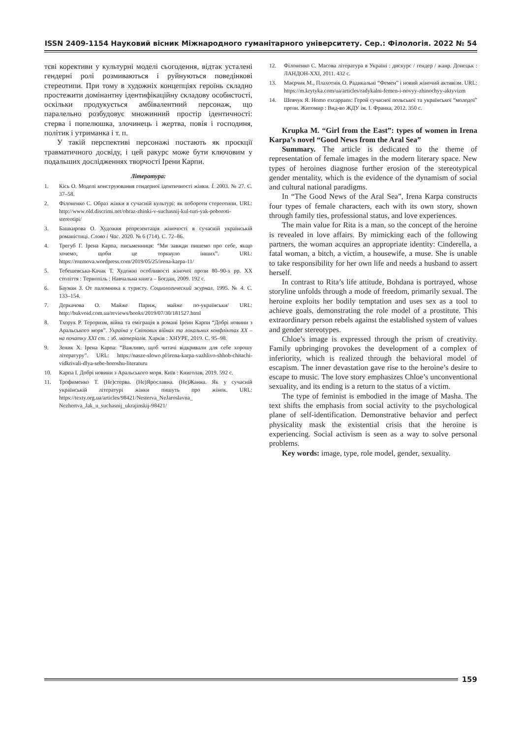ISSN 2409-1154 Науковий вісник Міжнародного гуманітарного університету. Сер.: Філологія. 2022 № 54
тєві корективи у культурні моделі сьогодення, відтак усталені гендерні ролі розмиваються і руйнуються поведінкові стереотипи. При тому в художніх концепціях героїнь складно простежити домінантну ідентифікаційну складову особистості, оскільки продукується амбівалентний персонаж, що паралельно розбудовує множинний простір ідентичності: стерва і попелюшка, злочинець і жертва, повія і господиня, політик і утриманка і т. п.
У такій перспективі персонажі постають як проєкції травматичного досвіду, і цей ракурс може бути ключовим у подальших дослідженнях творчості Ірени Карпи.
Література:
1. Кісь О. Моделі конструювання гендерної ідентичності жінки. Ї. 2003. № 27. С. 37–58.
2. Філоненко С. Образ жінки в сучасній культурі: як побороти стереотипи. URL: http://www.old.discrimi.net/obraz-zhinki-v-suchasnij-kul-turi-yak-poboroti-stereotipi/
3. Башкирова О. Художня репрезентація жіночості в сучасній українській романістиці. Слово і Час. 2020. № 6 (714). С. 72–86.
4. Трегуб Г. Ірена Карпа, письменниця: “Ми завжди пишемо про себе, якщо хочемо, щоби це торкнуло інших”. URL: https://rozmova.wordpress.com/2019/05/25/irena-karpa-11/
5. Тебешевська-Качак Т. Художні особливості жіночої прози 80–90-х рр. ХХ століття : Тернопіль : Навчальна книга – Богдан, 2009. 192 с.
6. Бауман З. От паломника к туристу. Социологический журнал. 1995. № 4. С. 133–154.
7. Деркачова О. Майже Париж, майже по-українськи/ URL: http://bukvoid.com.ua/reviews/books/2019/07/30/181527.html
8. Тхорук Р. Тероризм, війна та еміграція в романі Ірени Карпи “Добрі новини з Аральського моря”. Україна у Світових війнах та локальних конфліктах ХХ – на початку ХХІ ст. : зб. матеріалів. Харків : ХНУРЕ, 2019. С. 95–98.
9. Зеник Х. Ірена Карпа: “Важливо, щоб читачі відкривали для себе хорошу літературу”. URL: https://nasze-slowo.pl/irena-karpa-vazhlivo-shhob-chitachi-vidkrivali-dlya-sebe-horoshu-literaturu
10. Карпа І. Добрі новини з Аральського моря. Київ : Книголав, 2019. 592 с.
11. Трофименко Т. (Не)стерва. (Не)Ярославна. (Не)Жанна. Як у сучасній українській літературі жінки пишуть про жінок. URL: https://texty.org.ua/articles/98421/Nesterva_NeJaroslavna_ Nezhertva_Jak_u_suchasnij_ukrajinskij-98421/
12. Філоненко С. Масова література в Україні : дискурс / гендер / жанр. Донецьк : ЛАНДОН-ХХІ, 2011. 432 с.
13. Маєрчик М., Плахотнік О. Радикальні “Фемен” і новий жіночий активізм. URL: https://m.krytyka.com/ua/articles/radykalni-femen-i-novyy-zhinochyy-aktyvizm
14. Шевчук Я. Homo excappans: Герой сучасної польської та української “молодої” прози. Житомир : Вид-во ЖДУ ім. І. Франка, 2012. 350 с.
Krupka M. “Girl from the East”: types of women in Irena Karpa’s novel “Good News from the Aral Sea”
Summary. The article is dedicated to the theme of representation of female images in the modern literary space. New types of heroines diagnose further erosion of the stereotypical gender mentality, which is the evidence of the dynamism of social and cultural national paradigms.
In “The Good News of the Aral Sea”, Irena Karpa constructs four types of female characters, each with its own story, shown through family ties, professional status, and love experiences.
The main value for Rita is a man, so the concept of the heroine is revealed in love affairs. By mimicking each of the following partners, the woman acquires an appropriate identity: Cinderella, a fatal woman, a bitch, a victim, a housewife, a muse. She is unable to take responsibility for her own life and needs a husband to assert herself.
In contrast to Rita’s life attitude, Bohdana is portrayed, whose storyline unfolds through a mode of freedom, primarily sexual. The heroine exploits her bodily temptation and uses sex as a tool to achieve goals, demonstrating the role model of a prostitute. This extraordinary person rebels against the established system of values and gender stereotypes.
Chloe’s image is expressed through the prism of creativity. Family upbringing provokes the development of a complex of inferiority, which is realized through the behavioral model of escapism. The inner devastation gave rise to the heroine’s desire to escape to music. The love story emphasizes Chloe’s unconventional sexuality, and its ending is a return to the status of a victim.
The type of feminist is embodied in the image of Masha. The text shifts the emphasis from social activity to the psychological plane of self-identification. Demonstrative behavior and perfect physicality mask the existential crisis that the heroine is experiencing. Social activism is seen as a way to solve personal problems.
Key words: image, type, role model, gender, sexuality.
159